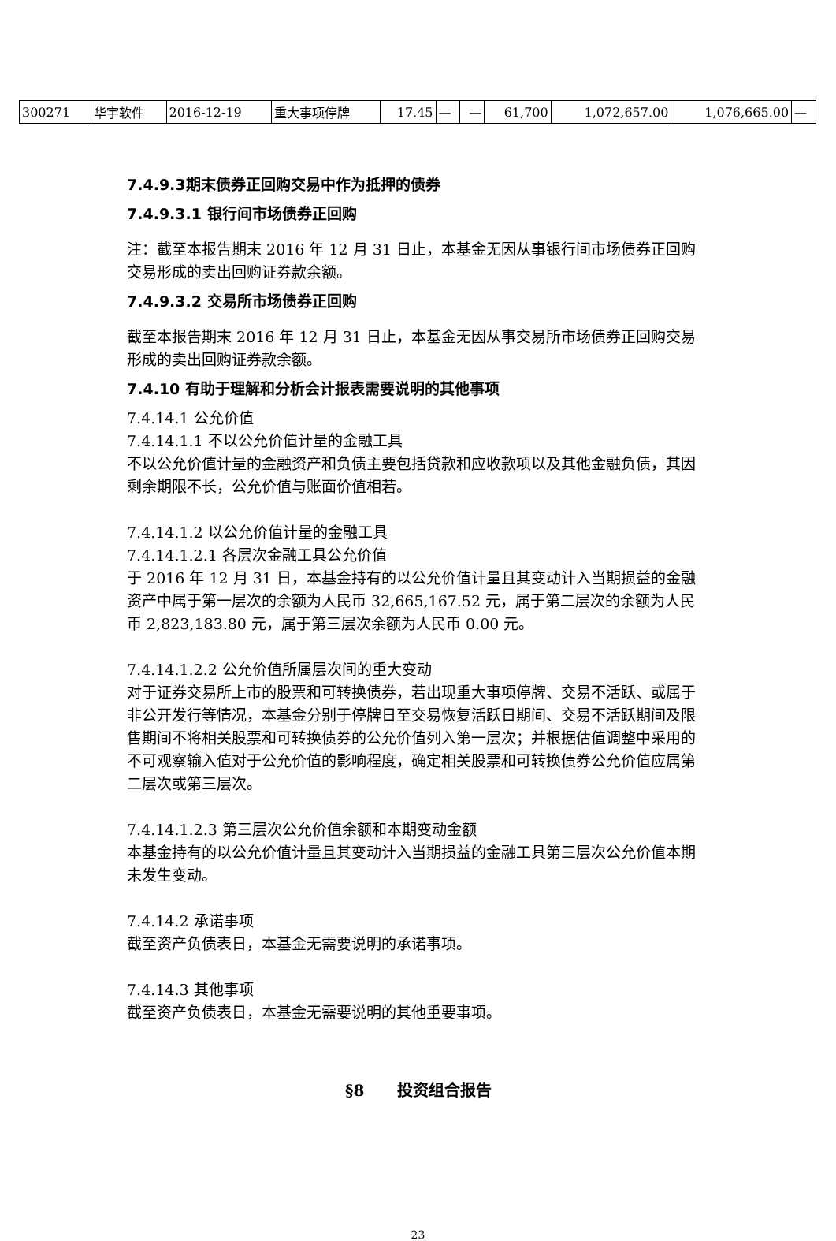| 300271 | 华宇软件 | 2016-12-19 | 重大事项停牌 | 17.45 | — | — | 61,700 | 1,072,657.00 | 1,076,665.00 | — |
7.4.9.3期末债券正回购交易中作为抵押的债券
7.4.9.3.1 银行间市场债券正回购
注：截至本报告期末 2016 年 12 月 31 日止，本基金无因从事银行间市场债券正回购交易形成的卖出回购证券款余额。
7.4.9.3.2 交易所市场债券正回购
截至本报告期末 2016 年 12 月 31 日止，本基金无因从事交易所市场债券正回购交易形成的卖出回购证券款余额。
7.4.10 有助于理解和分析会计报表需要说明的其他事项
7.4.14.1 公允价值
7.4.14.1.1 不以公允价值计量的金融工具
不以公允价值计量的金融资产和负债主要包括贷款和应收款项以及其他金融负债，其因剩余期限不长，公允价值与账面价值相若。
7.4.14.1.2 以公允价值计量的金融工具
7.4.14.1.2.1 各层次金融工具公允价值
于 2016 年 12 月 31 日，本基金持有的以公允价值计量且其变动计入当期损益的金融资产中属于第一层次的余额为人民币 32,665,167.52 元，属于第二层次的余额为人民币 2,823,183.80 元，属于第三层次余额为人民币 0.00 元。
7.4.14.1.2.2 公允价值所属层次间的重大变动
对于证券交易所上市的股票和可转换债券，若出现重大事项停牌、交易不活跃、或属于非公开发行等情况，本基金分别于停牌日至交易恢复活跃日期间、交易不活跃期间及限售期间不将相关股票和可转换债券的公允价值列入第一层次；并根据估值调整中采用的不可观察输入值对于公允价值的影响程度，确定相关股票和可转换债券公允价值应属第二层次或第三层次。
7.4.14.1.2.3 第三层次公允价值余额和本期变动金额
本基金持有的以公允价值计量且其变动计入当期损益的金融工具第三层次公允价值本期未发生变动。
7.4.14.2 承诺事项
截至资产负债表日，本基金无需要说明的承诺事项。
7.4.14.3 其他事项
截至资产负债表日，本基金无需要说明的其他重要事项。
§8 投资组合报告
23